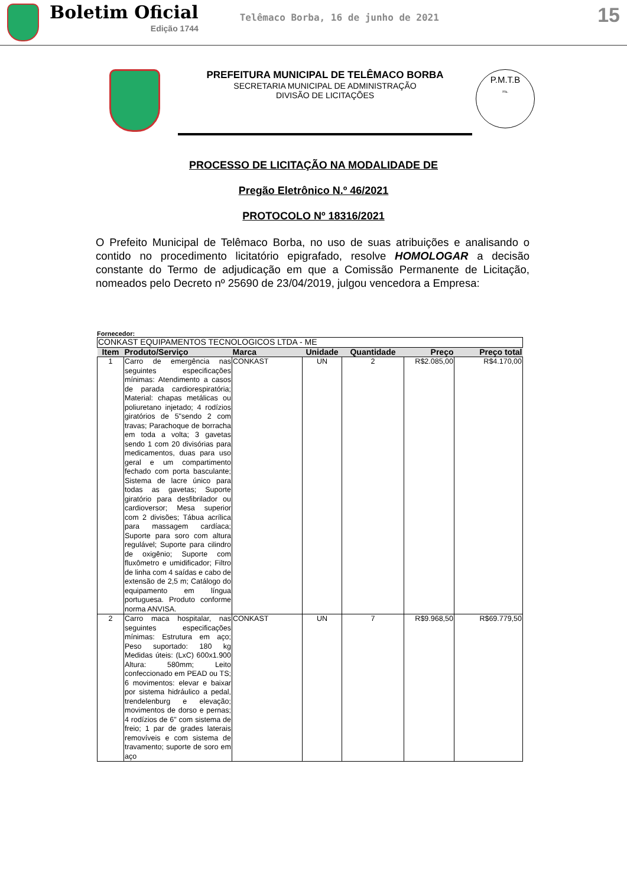Boletim Oficial
Edição 1744
Telêmaco Borba, 16 de junho de 2021
15
PREFEITURA MUNICIPAL DE TELÊMACO BORBA
SECRETARIA MUNICIPAL DE ADMINISTRAÇÃO
DIVISÃO DE LICITAÇÕES
P.M.T.B
Fls.
PROCESSO DE LICITAÇÃO NA MODALIDADE DE
Pregão Eletrônico N.º 46/2021
PROTOCOLO Nº 18316/2021
O Prefeito Municipal de Telêmaco Borba, no uso de suas atribuições e analisando o contido no procedimento licitatório epigrafado, resolve HOMOLOGAR a decisão constante do Termo de adjudicação em que a Comissão Permanente de Licitação, nomeados pelo Decreto nº 25690 de 23/04/2019, julgou vencedora a Empresa:
Fornecedor:
| CONKAST EQUIPAMENTOS TECNOLOGICOS LTDA - ME | | | | | | |
| Item | Produto/Serviço | Marca | Unidade | Quantidade | Preço | Preço total |
| 1 | Carro de emergência nas seguintes especificações mínimas: Atendimento a casos de parada cardiorespiratória; Material: chapas metálicas ou poliuretano injetado; 4 rodízios giratórios de 5"sendo 2 com travas; Parachoque de borracha em toda a volta; 3 gavetas sendo 1 com 20 divisórias para medicamentos, duas para uso geral e um compartimento fechado com porta basculante; Sistema de lacre único para todas as gavetas; Suporte giratório para desfibrilador ou cardioversor; Mesa superior com 2 divisões; Tábua acrílica para massagem cardíaca; Suporte para soro com altura regulável; Suporte para cilindro de oxigênio; Suporte com fluxômetro e umidificador; Filtro de linha com 4 saídas e cabo de extensão de 2,5 m; Catálogo do equipamento em língua portuguesa. Produto conforme norma ANVISA. | CONKAST | UN | 2 | R$2.085,00 | R$4.170,00 |
| 2 | Carro maca hospitalar, nas seguintes especificações mínimas: Estrutura em aço; Peso suportado: 180 kg Medidas úteis: (LxC) 600x1.900 Altura: 580mm; Leito confeccionado em PEAD ou TS; 6 movimentos: elevar e baixar por sistema hidráulico a pedal, trendelenburg e elevação; movimentos de dorso e pernas; 4 rodízios de 6" com sistema de freio; 1 par de grades laterais removíveis e com sistema de travamento; suporte de soro em aço | CONKAST | UN | 7 | R$9.968,50 | R$69.779,50 |